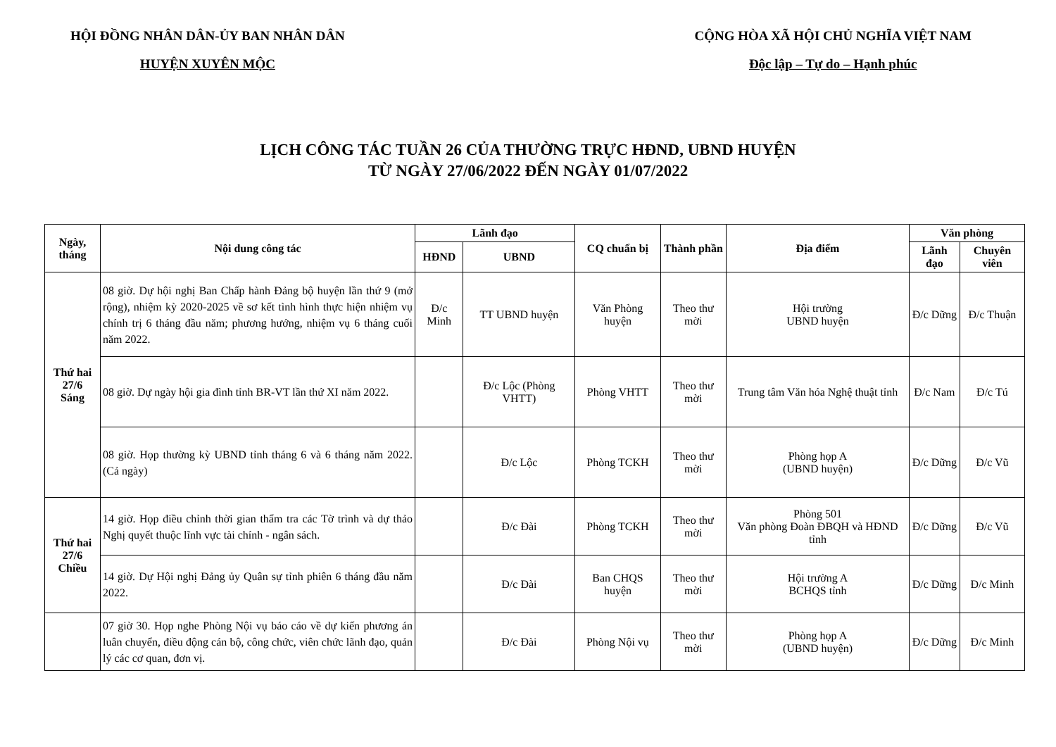HỘI ĐỒNG NHÂN DÂN-ỦY BAN NHÂN DÂN
HUYỆN XUYÊN MỘC
CỘNG HÒA XÃ HỘI CHỦ NGHĨA VIỆT NAM
Độc lập – Tự do – Hạnh phúc
LỊCH CÔNG TÁC TUẦN 26 CỦA THƯỜNG TRỰC HĐND, UBND HUYỆN
TỪ NGÀY 27/06/2022 ĐẾN NGÀY 01/07/2022
| Ngày, tháng | Nội dung công tác | Lãnh đạo | | CQ chuẩn bị | Thành phần | Địa điểm | Văn phòng | |
| --- | --- | --- | --- | --- | --- | --- | --- | --- |
| | | HĐND | UBND | | | | Lãnh đạo | Chuyên viên |
| Thứ hai 27/6 Sáng | 08 giờ. Dự hội nghị Ban Chấp hành Đảng bộ huyện lần thứ 9 (mở rộng), nhiệm kỳ 2020-2025 về sơ kết tình hình thực hiện nhiệm vụ chính trị 6 tháng đầu năm; phương hướng, nhiệm vụ 6 tháng cuối năm 2022. | Đ/c Minh | TT UBND huyện | Văn Phòng huyện | Theo thư mời | Hội trường UBND huyện | Đ/c Dững | Đ/c Thuận |
| | 08 giờ. Dự ngày hội gia đình tỉnh BR-VT lần thứ XI năm 2022. | | Đ/c Lộc (Phòng VHTT) | Phòng VHTT | Theo thư mời | Trung tâm Văn hóa Nghệ thuật tỉnh | Đ/c Nam | Đ/c Tú |
| | 08 giờ. Họp thường kỳ UBND tỉnh tháng 6 và 6 tháng năm 2022. (Cả ngày) | | Đ/c Lộc | Phòng TCKH | Theo thư mời | Phòng họp A (UBND huyện) | Đ/c Dững | Đ/c Vũ |
| Thứ hai 27/6 Chiều | 14 giờ. Họp điều chỉnh thời gian thẩm tra các Tờ trình và dự thảo Nghị quyết thuộc lĩnh vực tài chính - ngân sách. | | Đ/c Đài | Phòng TCKH | Theo thư mời | Phòng 501 Văn phòng Đoàn ĐBQH và HĐND tỉnh | Đ/c Dững | Đ/c Vũ |
| | 14 giờ. Dự Hội nghị Đảng ủy Quân sự tỉnh phiên 6 tháng đầu năm 2022. | | Đ/c Đài | Ban CHQS huyện | Theo thư mời | Hội trường A BCHQS tỉnh | Đ/c Dững | Đ/c Minh |
| | 07 giờ 30. Họp nghe Phòng Nội vụ báo cáo về dự kiến phương án luân chuyển, điều động cán bộ, công chức, viên chức lãnh đạo, quản lý các cơ quan, đơn vị. | | Đ/c Đài | Phòng Nội vụ | Theo thư mời | Phòng họp A (UBND huyện) | Đ/c Dững | Đ/c Minh |